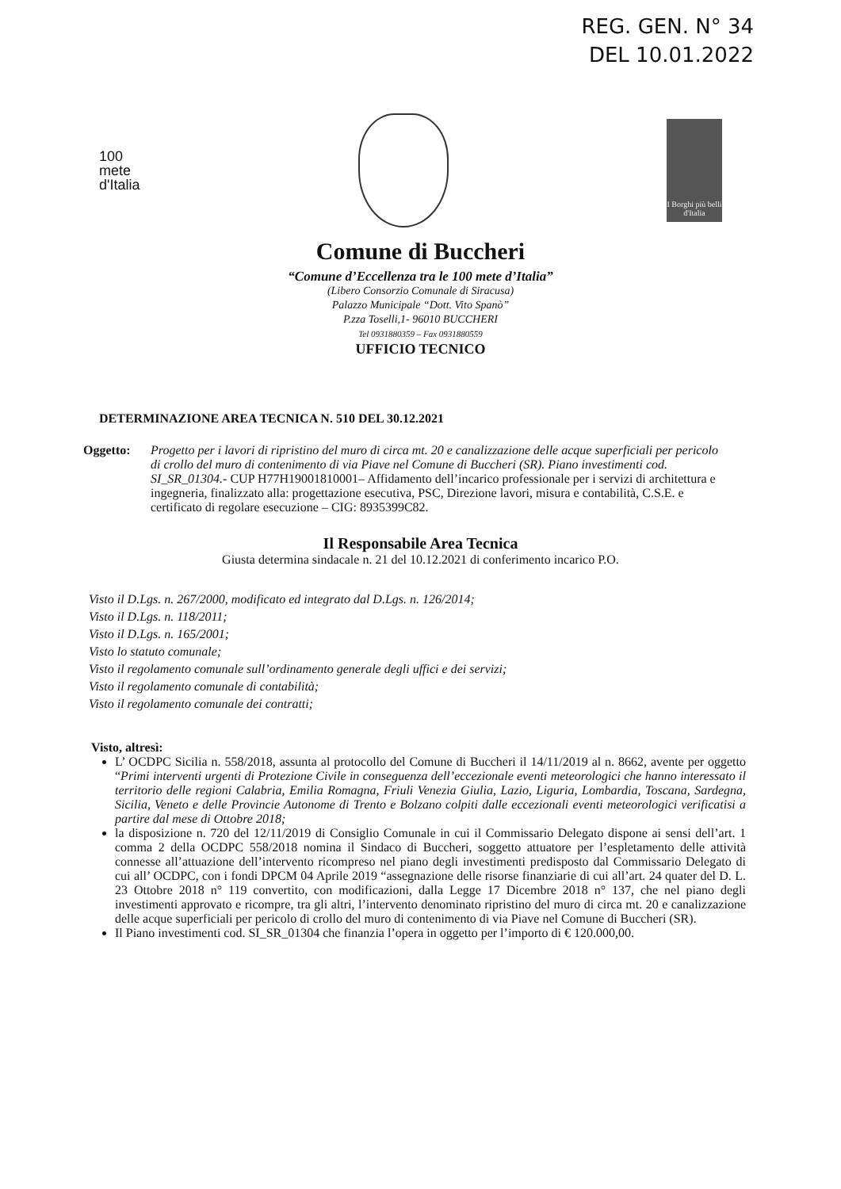REG. GEN. N° 34
DEL 10.01.2022
100
mete
d'Italia
I Borghi più belli d'Italia
Comune di Buccheri
“Comune d’Eccellenza tra le 100 mete d’Italia”
(Libero Consorzio Comunale di Siracusa)
Palazzo Municipale “Dott. Vito Spanò”
P.zza Toselli,1- 96010 BUCCHERI
Tel 0931880359 – Fax 0931880559
UFFICIO TECNICO
DETERMINAZIONE AREA TECNICA N. 510 DEL 30.12.2021
Oggetto: Progetto per i lavori di ripristino del muro di circa mt. 20 e canalizzazione delle acque superficiali per pericolo di crollo del muro di contenimento di via Piave nel Comune di Buccheri (SR). Piano investimenti cod. SI_SR_01304.- CUP H77H19001810001– Affidamento dell’incarico professionale per i servizi di architettura e ingegneria, finalizzato alla: progettazione esecutiva, PSC, Direzione lavori, misura e contabilità, C.S.E. e certificato di regolare esecuzione – CIG: 8935399C82.
Il Responsabile Area Tecnica
Giusta determina sindacale n. 21 del 10.12.2021 di conferimento incarico P.O.
Visto il D.Lgs. n. 267/2000, modificato ed integrato dal D.Lgs. n. 126/2014;
Visto il D.Lgs. n. 118/2011;
Visto il D.Lgs. n. 165/2001;
Visto lo statuto comunale;
Visto il regolamento comunale sull’ordinamento generale degli uffici e dei servizi;
Visto il regolamento comunale di contabilità;
Visto il regolamento comunale dei contratti;
Visto, altresì:
L’ OCDPC Sicilia n. 558/2018, assunta al protocollo del Comune di Buccheri il 14/11/2019 al n. 8662, avente per oggetto “Primi interventi urgenti di Protezione Civile in conseguenza dell’eccezionale eventi meteorologici che hanno interessato il territorio delle regioni Calabria, Emilia Romagna, Friuli Venezia Giulia, Lazio, Liguria, Lombardia, Toscana, Sardegna, Sicilia, Veneto e delle Provincie Autonome di Trento e Bolzano colpiti dalle eccezionali eventi meteorologici verificatisi a partire dal mese di Ottobre 2018;
la disposizione n. 720 del 12/11/2019 di Consiglio Comunale in cui il Commissario Delegato dispone ai sensi dell’art. 1 comma 2 della OCDPC 558/2018 nomina il Sindaco di Buccheri, soggetto attuatore per l’espletamento delle attività connesse all’attuazione dell’intervento ricompreso nel piano degli investimenti predisposto dal Commissario Delegato di cui all’ OCDPC, con i fondi DPCM 04 Aprile 2019 “assegnazione delle risorse finanziarie di cui all’art. 24 quater del D. L. 23 Ottobre 2018 n° 119 convertito, con modificazioni, dalla Legge 17 Dicembre 2018 n° 137, che nel piano degli investimenti approvato e ricompre, tra gli altri, l’intervento denominato ripristino del muro di circa mt. 20 e canalizzazione delle acque superficiali per pericolo di crollo del muro di contenimento di via Piave nel Comune di Buccheri (SR).
Il Piano investimenti cod. SI_SR_01304 che finanzia l’opera in oggetto per l’importo di € 120.000,00.